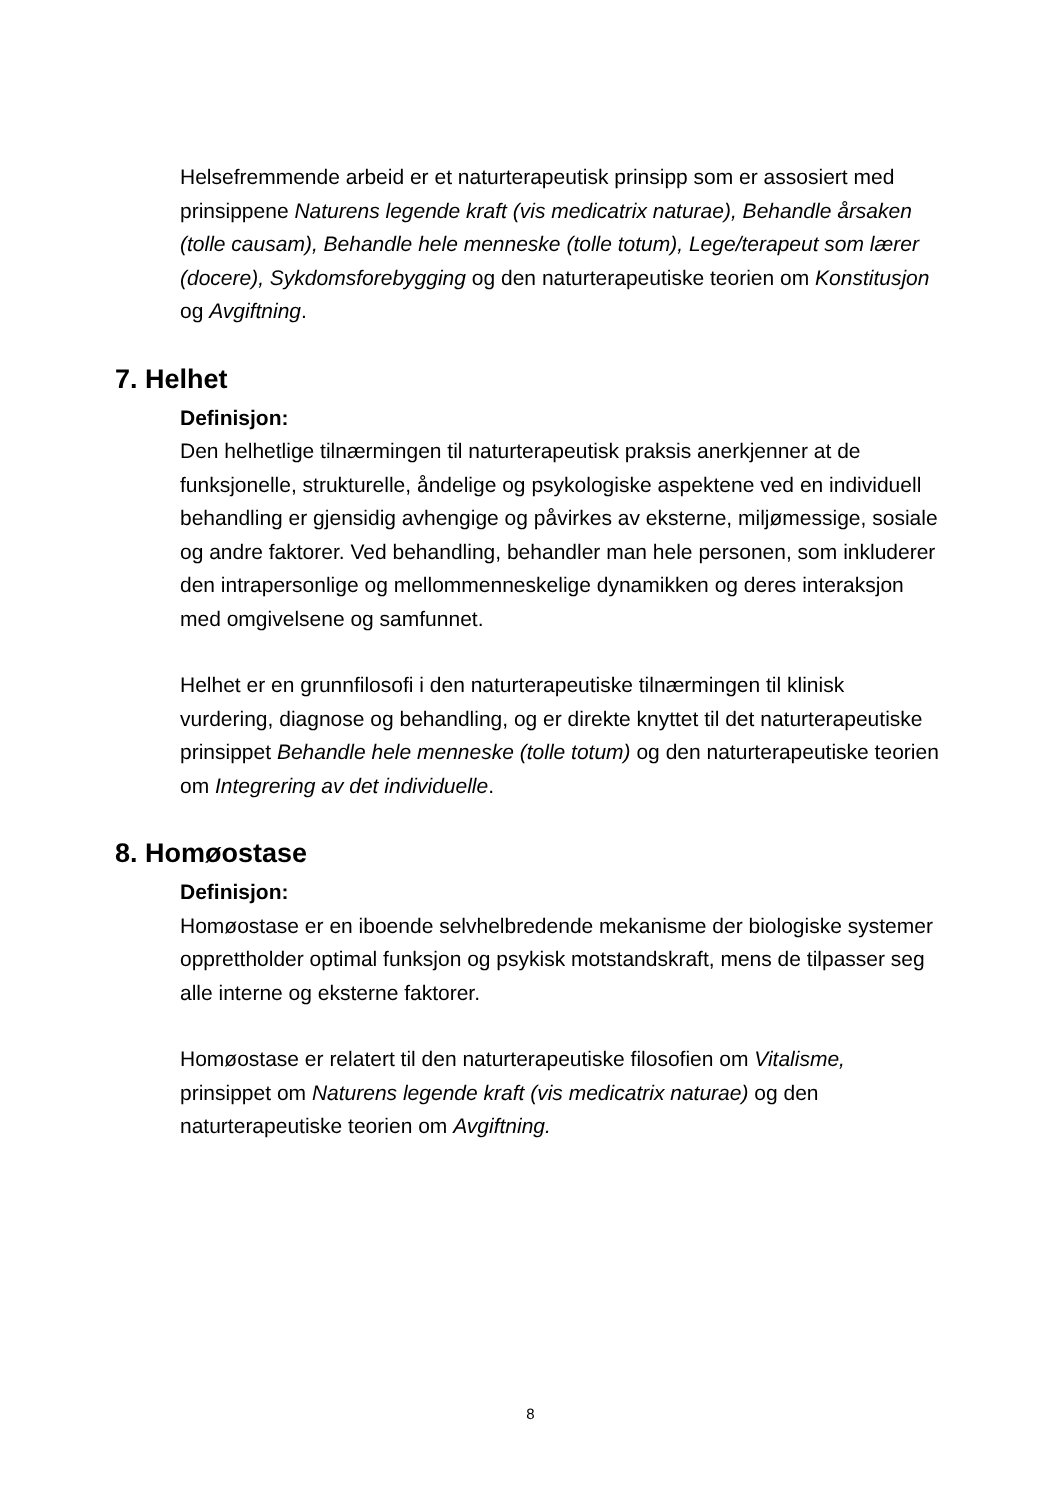Helsefremmende arbeid er et naturterapeutisk prinsipp som er assosiert med prinsippene Naturens legende kraft (vis medicatrix naturae), Behandle årsaken (tolle causam), Behandle hele menneske (tolle totum), Lege/terapeut som lærer (docere), Sykdomsforebygging og den naturterapeutiske teorien om Konstitusjon og Avgiftning.
7. Helhet
Definisjon:
Den helhetlige tilnærmingen til naturterapeutisk praksis anerkjenner at de funksjonelle, strukturelle, åndelige og psykologiske aspektene ved en individuell behandling er gjensidig avhengige og påvirkes av eksterne, miljømessige, sosiale og andre faktorer. Ved behandling, behandler man hele personen, som inkluderer den intrapersonlige og mellommenneskelige dynamikken og deres interaksjon med omgivelsene og samfunnet.
Helhet er en grunnfilosofi i den naturterapeutiske tilnærmingen til klinisk vurdering, diagnose og behandling, og er direkte knyttet til det naturterapeutiske prinsippet Behandle hele menneske (tolle totum) og den naturterapeutiske teorien om Integrering av det individuelle.
8. Homøostase
Definisjon:
Homøostase er en iboende selvhelbredende mekanisme der biologiske systemer opprettholder optimal funksjon og psykisk motstandskraft, mens de tilpasser seg alle interne og eksterne faktorer.
Homøostase er relatert til den naturterapeutiske filosofien om Vitalisme, prinsippet om Naturens legende kraft (vis medicatrix naturae) og den naturterapeutiske teorien om Avgiftning.
8